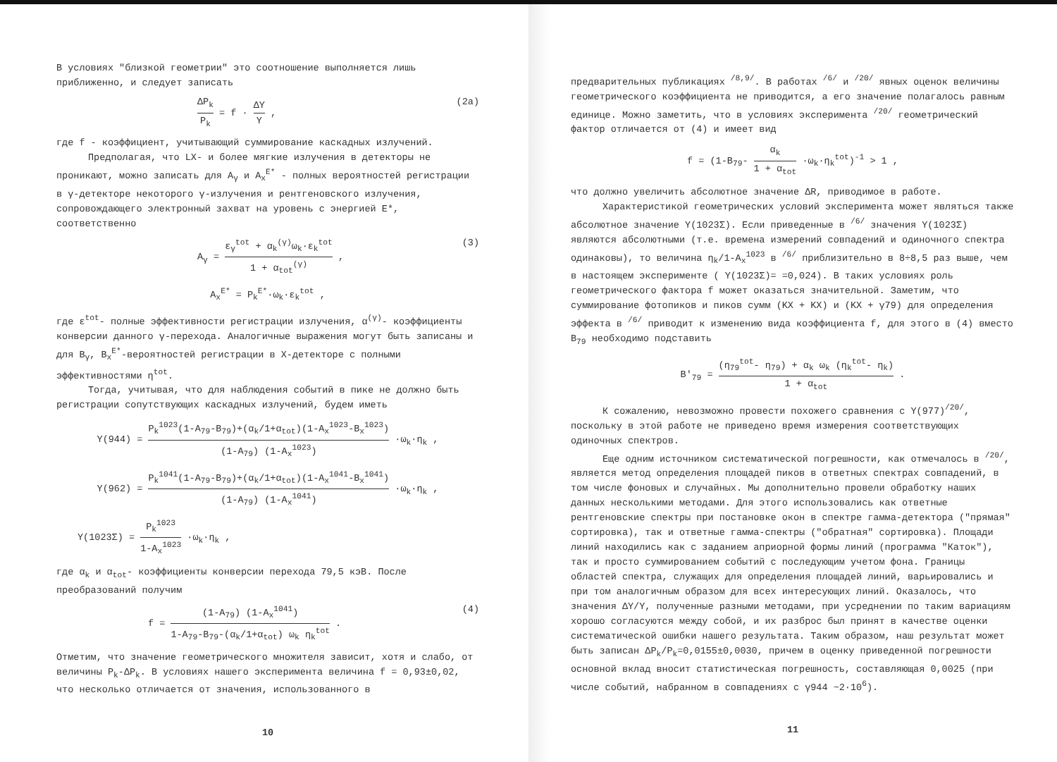В условиях "близкой геометрии" это соотношение выполняется лишь приближенно, и следует записать
ΔP<sub>k</sub> P<sub>k</sub> = f · ΔY Y , (2a)
где f - коэффициент, учитывающий суммирование каскадных излучений.
Предполагая, что LX- и более мягкие излучения в детекторы не проникают, можно записать для A<sub>γ</sub> и A<sub>x</sub><sup>E*</sup> - полных вероятностей регистрации в γ-детекторе некоторого γ-излучения и рентгеновского излучения, сопровождающего электронный захват на уровень с энергией E*, соответственно
A<sub>γ</sub> = ε<sub>γ</sub><sup>tot</sup> + α<sub>k</sub><sup>(γ)</sup>ω<sub>k</sub>·ε<sub>k</sub><sup>tot</sup> 1 + α<sub>tot</sub><sup>(γ)</sup> , (3)
A<sub>x</sub><sup>E*</sup> = P<sub>k</sub><sup>E*</sup>·ω<sub>k</sub>·ε<sub>k</sub><sup>tot</sup> ,
где ε<sup>tot</sup>- полные эффективности регистрации излучения, α<sup>(γ)</sup>- коэффициенты конверсии данного γ-перехода. Аналогичные выражения могут быть записаны и для B<sub>γ</sub>, B<sub>x</sub><sup>E*</sup>-вероятностей регистрации в X-детекторе с полными эффективностями η<sup>tot</sup>.
Тогда, учитывая, что для наблюдения событий в пике не должно быть регистрации сопутствующих каскадных излучений, будем иметь
Y(944) = P<sub>k</sub><sup>1023</sup>(1-A<sub>79</sub>-B<sub>79</sub>)+(α<sub>k</sub>/1+α<sub>tot</sub>)(1-A<sub>x</sub><sup>1023</sup>-B<sub>x</sub><sup>1023</sup>) (1-A<sub>79</sub>) (1-A<sub>x</sub><sup>1023</sup>) ·ω<sub>k</sub>·η<sub>k</sub> ,
Y(962) = P<sub>k</sub><sup>1041</sup>(1-A<sub>79</sub>-B<sub>79</sub>)+(α<sub>k</sub>/1+α<sub>tot</sub>)(1-A<sub>x</sub><sup>1041</sup>-B<sub>x</sub><sup>1041</sup>) (1-A<sub>79</sub>) (1-A<sub>x</sub><sup>1041</sup>) ·ω<sub>k</sub>·η<sub>k</sub> ,
Y(1023Σ) = P<sub>k</sub><sup>1023</sup> 1-A<sub>x</sub><sup>1023</sup> ·ω<sub>k</sub>·η<sub>k</sub> ,
где α<sub>k</sub> и α<sub>tot</sub>- коэффициенты конверсии перехода 79,5 кэВ. После преобразований получим
f = (1-A<sub>79</sub>) (1-A<sub>x</sub><sup>1041</sup>) 1-A<sub>79</sub>-B<sub>79</sub>-(α<sub>k</sub>/1+α<sub>tot</sub>) ω<sub>k</sub> η<sub>k</sub><sup>tot</sup> . (4)
Отметим, что значение геометрического множителя зависит, хотя и слабо, от величины P<sub>k</sub>-ΔP<sub>k</sub>. В условиях нашего эксперимента величина f = 0,93±0,02, что несколько отличается от значения, использованного в
10
предварительных публикациях <sup>/8,9/</sup>. В работах <sup>/6/</sup> и <sup>/20/</sup> явных оценок величины геометрического коэффициента не приводится, а его значение полагалось равным единице. Можно заметить, что в условиях эксперимента <sup>/20/</sup> геометрический фактор отличается от (4) и имеет вид
f = (1-B<sub>79</sub>- α<sub>k</sub> 1 + α<sub>tot</sub> ·ω<sub>k</sub>·η<sub>k</sub><sup>tot</sup>)<sup>-1</sup> > 1 ,
что должно увеличить абсолютное значение ΔR, приводимое в работе.
Характеристикой геометрических условий эксперимента может являться также абсолютное значение Y(1023Σ). Если приведенные в <sup>/6/</sup> значения Y(1023Σ) являются абсолютными (т.е. времена измерений совпадений и одиночного спектра одинаковы), то величина η<sub>k</sub>/1-A<sub>x</sub><sup>1023</sup> в <sup>/6/</sup> приблизительно в 8÷8,5 раз выше, чем в настоящем эксперименте ( Y(1023Σ)= =0,024). В таких условиях роль геометрического фактора f может оказаться значительной. Заметим, что суммирование фотопиков и пиков сумм (KX + KX) и (KX + γ79) для определения эффекта в <sup>/6/</sup> приводит к изменению вида коэффициента f, для этого в (4) вместо B<sub>79</sub> необходимо подставить
B′<sub>79</sub> = (η<sub>79</sub><sup>tot</sup>- η<sub>79</sub>) + α<sub>k</sub> ω<sub>k</sub> (η<sub>k</sub><sup>tot</sup>- η<sub>k</sub>) 1 + α<sub>tot</sub> .
К сожалению, невозможно провести похожего сравнения с Y(977)<sup>/20/</sup>, поскольку в этой работе не приведено время измерения соответствующих одиночных спектров.
Еще одним источником систематической погрешности, как отмечалось в <sup>/20/</sup>, является метод определения площадей пиков в ответных спектрах совпадений, в том числе фоновых и случайных. Мы дополнительно провели обработку наших данных несколькими методами. Для этого использовались как ответные рентгеновские спектры при постановке окон в спектре гамма-детектора ("прямая" сортировка), так и ответные гамма-спектры ("обратная" сортировка). Площади линий находились как с заданием априорной формы линий (программа "Каток"), так и просто суммированием событий с последующим учетом фона. Границы областей спектра, служащих для определения площадей линий, варьировались и при том аналогичным образом для всех интересующих линий. Оказалось, что значения ΔY/Y, полученные разными методами, при усреднении по таким вариациям хорошо согласуются между собой, и их разброс был принят в качестве оценки систематической ошибки нашего результата. Таким образом, наш результат может быть записан ΔP<sub>k</sub>/P<sub>k</sub>=0,0155±0,0030, причем в оценку приведенной погрешности основной вклад вносит статистическая погрешность, составляющая 0,0025 (при числе событий, набранном в совпадениях с γ944 ~2·10<sup>6</sup>).
11